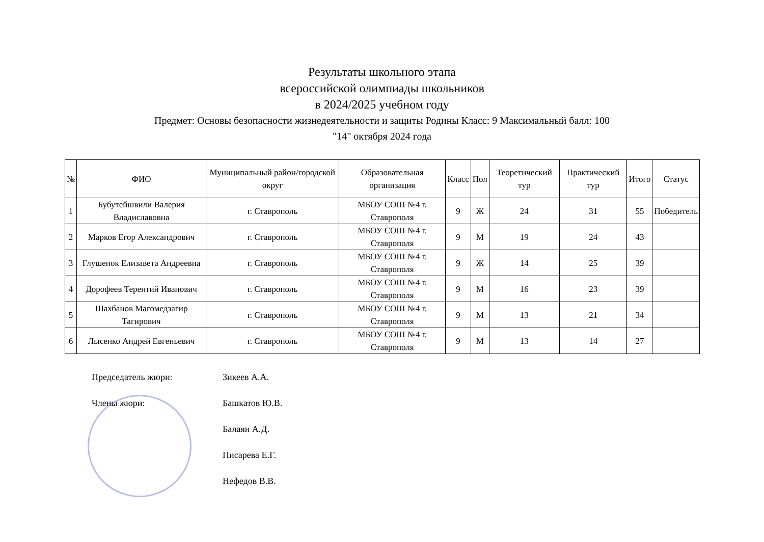Результаты школьного этапа
всероссийской олимпиады школьников
в 2024/2025 учебном году
Предмет: Основы безопасности жизнедеятельности и защиты Родины Класс: 9 Максимальный балл: 100
"14" октября 2024 года
| № | ФИО | Муниципальный район/городской округ | Образовательная организация | Класс | Пол | Теоретический тур | Практический тур | Итого | Статус |
| --- | --- | --- | --- | --- | --- | --- | --- | --- | --- |
| 1 | Бубутейшвили Валерия Владиславовна | г. Ставрополь | МБОУ СОШ №4 г. Ставрополя | 9 | Ж | 24 | 31 | 55 | Победитель |
| 2 | Марков Егор Александрович | г. Ставрополь | МБОУ СОШ №4 г. Ставрополя | 9 | М | 19 | 24 | 43 | |
| 3 | Глушенок Елизавета Андреевна | г. Ставрополь | МБОУ СОШ №4 г. Ставрополя | 9 | Ж | 14 | 25 | 39 | |
| 4 | Дорофеев Терентий Иванович | г. Ставрополь | МБОУ СОШ №4 г. Ставрополя | 9 | М | 16 | 23 | 39 | |
| 5 | Шахбанов Магомедзагир Тагирович | г. Ставрополь | МБОУ СОШ №4 г. Ставрополя | 9 | М | 13 | 21 | 34 | |
| 6 | Лысенко Андрей Евгеньевич | г. Ставрополь | МБОУ СОШ №4 г. Ставрополя | 9 | М | 13 | 14 | 27 | |
Председатель жюри: Зикеев А.А.
Члены жюри: Башкатов Ю.В.
Балаян А.Д.
Писарева Е.Г.
Нефедов В.В.